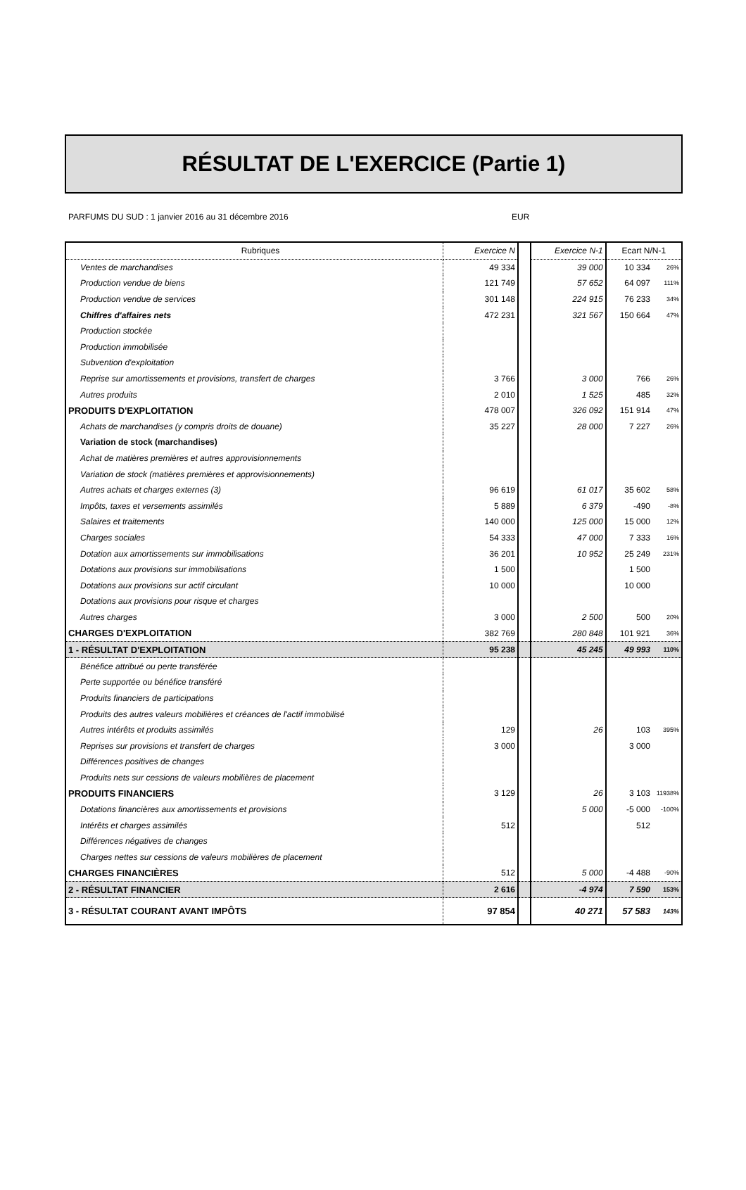RÉSULTAT DE L'EXERCICE (Partie 1)
PARFUMS DU SUD : 1 janvier 2016 au 31 décembre 2016 EUR
| Rubriques | Exercice N | | Exercice N-1 | Ecart N/N-1 | |
| Ventes de marchandises | 49 334 | | 39 000 | 10 334 | 26% |
| Production vendue de biens | 121 749 | | 57 652 | 64 097 | 111% |
| Production vendue de services | 301 148 | | 224 915 | 76 233 | 34% |
| Chiffres d'affaires nets | 472 231 | | 321 567 | 150 664 | 47% |
| Production stockée | | | | | |
| Production immobilisée | | | | | |
| Subvention d'exploitation | | | | | |
| Reprise sur amortissements et provisions, transfert de charges | 3 766 | | 3 000 | 766 | 26% |
| Autres produits | 2 010 | | 1 525 | 485 | 32% |
| PRODUITS D'EXPLOITATION | 478 007 | | 326 092 | 151 914 | 47% |
| Achats de marchandises (y compris droits de douane) | 35 227 | | 28 000 | 7 227 | 26% |
| Variation de stock (marchandises) | | | | | |
| Achat de matières premières et autres approvisionnements | | | | | |
| Variation de stock (matières premières et approvisionnements) | | | | | |
| Autres achats et charges externes (3) | 96 619 | | 61 017 | 35 602 | 58% |
| Impôts, taxes et versements assimilés | 5 889 | | 6 379 | -490 | -8% |
| Salaires et traitements | 140 000 | | 125 000 | 15 000 | 12% |
| Charges sociales | 54 333 | | 47 000 | 7 333 | 16% |
| Dotation aux amortissements sur immobilisations | 36 201 | | 10 952 | 25 249 | 231% |
| Dotations aux provisions sur immobilisations | 1 500 | | | 1 500 | |
| Dotations aux provisions sur actif circulant | 10 000 | | | 10 000 | |
| Dotations aux provisions pour risque et charges | | | | | |
| Autres charges | 3 000 | | 2 500 | 500 | 20% |
| CHARGES D'EXPLOITATION | 382 769 | | 280 848 | 101 921 | 36% |
| 1 - RÉSULTAT D'EXPLOITATION | 95 238 | | 45 245 | 49 993 | 110% |
| Bénéfice attribué ou perte transférée | | | | | |
| Perte supportée ou bénéfice transféré | | | | | |
| Produits financiers de participations | | | | | |
| Produits des autres valeurs mobilières et créances de l'actif immobilisé | | | | | |
| Autres intérêts et produits assimilés | 129 | | 26 | 103 | 395% |
| Reprises sur provisions et transfert de charges | 3 000 | | | 3 000 | |
| Différences positives de changes | | | | | |
| Produits nets sur cessions de valeurs mobilières de placement | | | | | |
| PRODUITS FINANCIERS | 3 129 | | 26 | 3 103 | 11938% |
| Dotations financières aux amortissements et provisions | | | 5 000 | -5 000 | -100% |
| Intérêts et charges assimilés | 512 | | | 512 | |
| Différences négatives de changes | | | | | |
| Charges nettes sur cessions de valeurs mobilières de placement | | | | | |
| CHARGES FINANCIÈRES | 512 | | 5 000 | -4 488 | -90% |
| 2 - RÉSULTAT FINANCIER | 2 616 | | -4 974 | 7 590 | 153% |
| 3 - RÉSULTAT COURANT AVANT IMPÔTS | 97 854 | | 40 271 | 57 583 | 143% |